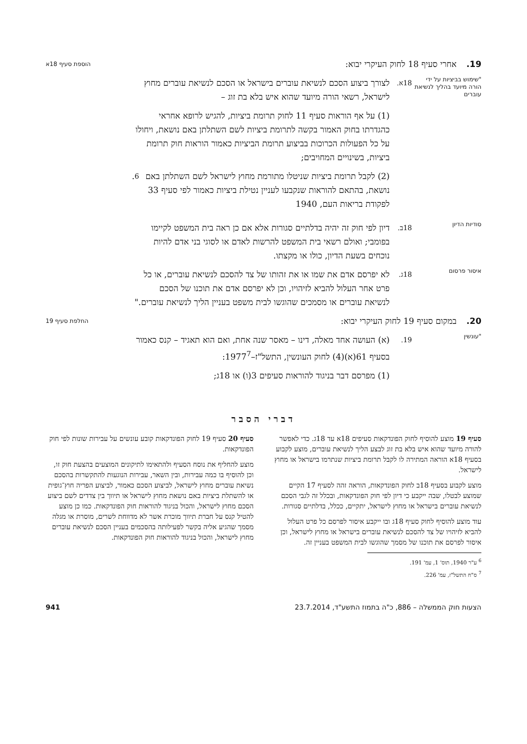19. אחרי סעיף 18 לחוק העיקרי יבוא: הוספת סעיף 18א
"שימוש בביציות על ידי הורה מיועד בהליך לנשיאת עוברים 18א. לצורך ביצוע הסכם לנשיאת עוברים בישראל או הסכם לנשיאת עוברים מחוץ לישראל, רשאי הורה מיועד שהוא איש בלא בת זוג –
(1) על אף הוראות סעיף 11 לחוק תרומת ביציות, להגיש לרופא אחראי כהגדרתו בחוק האמור בקשה לתרומת ביציות לשם השתלתן באם נושאת, ויחולו על כל הפעולות הכרוכות בביצוע תרומת הביציות כאמור הוראות חוק תרומת ביציות, בשינויים המחויבים;
(2) לקבל תרומת ביציות שניטלו מתורמת מחוץ לישראל לשם השתלתן באם נושאת, בהתאם להוראות שנקבעו לעניין נטילת ביציות כאמור לפי סעיף 33 לפקודת בריאות העם, 1940<sup>6</sup>.
סודיות הדיון 18ב. דיון לפי חוק זה יהיה בדלתיים סגורות אלא אם כן ראה בית המשפט לקיימו בפומבי; ואולם רשאי בית המשפט להרשות לאדם או לסוגי בני אדם להיות נוכחים בשעת הדיון, כולו או מקצתו.
איסור פרסום 18ג. לא יפרסם אדם את שמו או את זהותו של צד להסכם לנשיאת עוברים, או כל פרט אחר העלול להביא לזיהויו, וכן לא יפרסם אדם את תוכנו של הסכם לנשיאת עוברים או מסמכים שהוגשו לבית משפט בעניין הליך לנשיאת עוברים."
20. במקום סעיף 19 לחוק העיקרי יבוא: החלפת סעיף 19
"עונשין 19. (א) העושה אחד מאלה, דינו – מאסר שנה אחת, ואם הוא תאגיד – קנס כאמור בסעיף 61(א)(4) לחוק העונשין, התשל"ז–1977<sup>7</sup>:
(1) מפרסם דבר בניגוד להוראות סעיפים 3(ו) או 18ג;
דברי הסבר
סעיף 19 מוצע להוסיף לחוק הפונדקאות סעיפים 18א עד 18ג. כדי לאפשר להורה מיועד שהוא איש בלא בת זוג לבצע הליך לנשיאת עוברים, מוצע לקבוע בסעיף 18א הוראה המתירה לו לקבל תרומת ביציות שנתרמו בישראל או מחוץ לישראל.
מוצע לקבוע בסעיף 18ב לחוק הפונדקאות, הוראה זהה לסעיף 17 הקיים שמוצע לבטלו, שבה ייקבע כי דיון לפי חוק הפונדקאות, ובכלל זה לגבי הסכם לנשיאת עוברים בישראל או מחוץ לישראל, יתקיים, ככלל, בדלתיים סגורות.
עוד מוצע להוסיף לחוק סעיף 18ג ובו ייקבע איסור לפרסם כל פרט העלול להביא לזיהויו של צד להסכם לנשיאת עוברים בישראל או מחוץ לישראל, וכן איסור לפרסם את תוכנו של מסמך שהוגשו לבית המשפט בעניין זה.
<sup>6</sup> ע"ר 1940, תוס' 1, עמ' 191.
<sup>7</sup> ס"ח התשל"ז, עמ' 226.
סעיף 20 סעיף 19 לחוק הפונדקאות קובע עונשים על עבירות שונות לפי חוק הפונדקאות.
מוצע להחליף את נוסח הסעיף ולהתאימו לתיקונים המוצעים בהצעת חוק זו, וכן להוסיף בו כמה עבירות, ובין השאר, עבירות הנוגעות להתקשרות בהסכם נשיאת עוברים מחוץ לישראל, לביצוע הסכם כאמור, לביצוע הפריה חוץ־גופית או להשתלת ביציות באם נושאת מחוץ לישראל או תיווך בין צדדים לשם ביצוע הסכם מחוץ לישראל, והכול בניגוד להוראות חוק הפונדקאות. כמו כן מוצע להטיל קנס על חברת תיווך מוכרת אשר לא מדווחת לשרים, מוסרת או מגלה מסמך שהגיע אליה בקשר לפעילותה בהסכמים בעניין הסכם לנשיאת עוברים מחוץ לישראל, והכול בניגוד להוראות חוק הפונדקאות.
הצעות חוק הממשלה – 886, כ"ה בתמוז התשע"ד, 23.7.2014 941